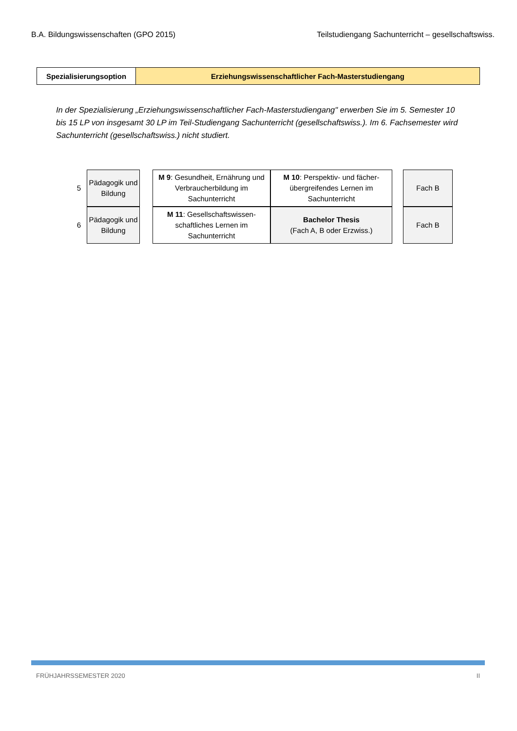B.A. Bildungswissenschaften (GPO 2015) Teilstudiengang Sachunterricht – gesellschaftswiss.
| Spezialisierungsoption | Erziehungswissenschaftlicher Fach-Masterstudiengang |
In der Spezialisierung „Erziehungswissenschaftlicher Fach-Masterstudiengang" erwerben Sie im 5. Semester 10 bis 15 LP von insgesamt 30 LP im Teil-Studiengang Sachunterricht (gesellschaftswiss.). Im 6. Fachsemester wird Sachunterricht (gesellschaftswiss.) nicht studiert.
| 5 | Pädagogik und Bildung | | M 9 : Gesundheit, Ernährung und Verbraucherbildung im Sachunterricht | M 10 : Perspektiv- und fächer­übergreifendes Lernen im Sachunterricht | | Fach B |
| 6 | Pädagogik und Bildung | | M 11 : Gesellschaftswissen­schaftliches Lernen im Sachunterricht | Bachelor Thesis (Fach A, B oder Erzwiss.) | | Fach B |
FRÜHJAHRSSEMESTER 2020 II